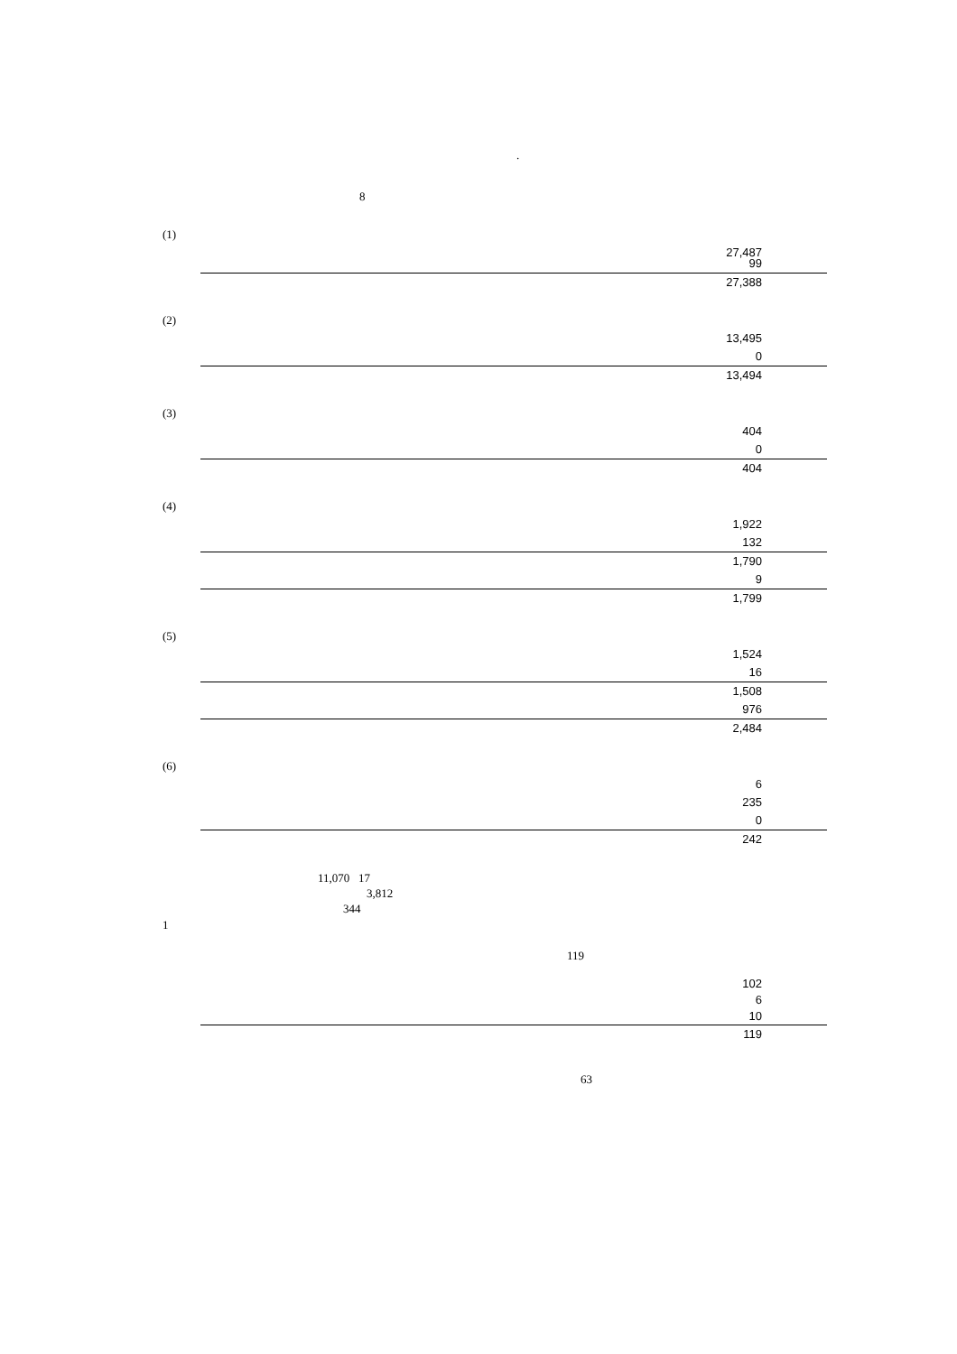.
8
(1)
27,487
99
27,388
(2)
13,495
0
13,494
(3)
404
0
404
(4)
1,922
132
1,790
9
1,799
(5)
1,524
16
1,508
976
2,484
(6)
6
235
0
242
11,070 17
3,812
344
1
119
102
6
10
119
63